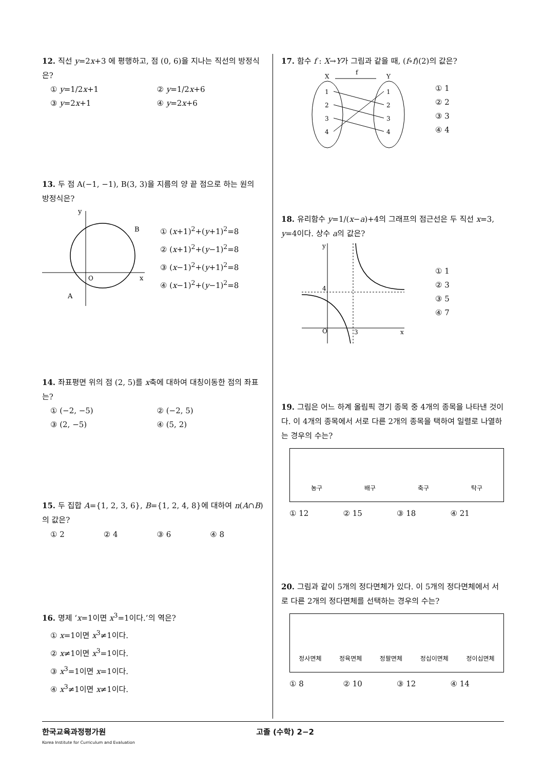12. 직선 y=2x+3 에 평행하고, 점 (0, 6)을 지나는 직선의 방정식은?
① y=1/2x+1 ② y=1/2x+6 ③ y=2x+1 ④ y=2x+6
13. 두 점 A(−1, −1), B(3, 3)을 지름의 양 끝 점으로 하는 원의 방정식은?
x
y
B
A
O
① (x+1)<sup>2</sup>+(y+1)<sup>2</sup>=8
② (x+1)<sup>2</sup>+(y−1)<sup>2</sup>=8
③ (x−1)<sup>2</sup>+(y+1)<sup>2</sup>=8
④ (x−1)<sup>2</sup>+(y−1)<sup>2</sup>=8
14. 좌표평면 위의 점 (2, 5)를 x축에 대하여 대칭이동한 점의 좌표는?
① (−2, −5) ② (−2, 5) ③ (2, −5) ④ (5, 2)
15. 두 집합 A={1, 2, 3, 6}, B={1, 2, 4, 8}에 대하여 n(A∩B)의 값은?
① 2 ② 4 ③ 6 ④ 8
16. 명제 ‘x=1이면 x<sup>3</sup>=1이다.’의 역은?
① x=1이면 x<sup>3</sup>≠1이다.
② x≠1이면 x<sup>3</sup>=1이다.
③ x<sup>3</sup>=1이면 x=1이다.
④ x<sup>3</sup>≠1이면 x≠1이다.
17. 함수 f : X→Y가 그림과 같을 때, (f∘f)(2)의 값은?
X
Y
f
1
2
3
4
1
2
3
4
① 1
② 2
③ 3
④ 4
18. 유리함수 y=1/(x−a)+4의 그래프의 점근선은 두 직선 x=3, y=4이다. 상수 a의 값은?
O
3
4
x
y
① 1
② 3
③ 5
④ 7
19. 그림은 어느 하계 올림픽 경기 종목 중 4개의 종목을 나타낸 것이다. 이 4개의 종목에서 서로 다른 2개의 종목을 택하여 일렬로 나열하는 경우의 수는?
농구 배구 축구 탁구
① 12 ② 15 ③ 18 ④ 21
20. 그림과 같이 5개의 정다면체가 있다. 이 5개의 정다면체에서 서로 다른 2개의 정다면체를 선택하는 경우의 수는?
정사면체 정육면체 정팔면체 정십이면체 정이십면체
① 8 ② 10 ③ 12 ④ 14
한국교육과정평가원
Korea Institute for Curriculum and Evaluation
고졸 (수학) 2−2